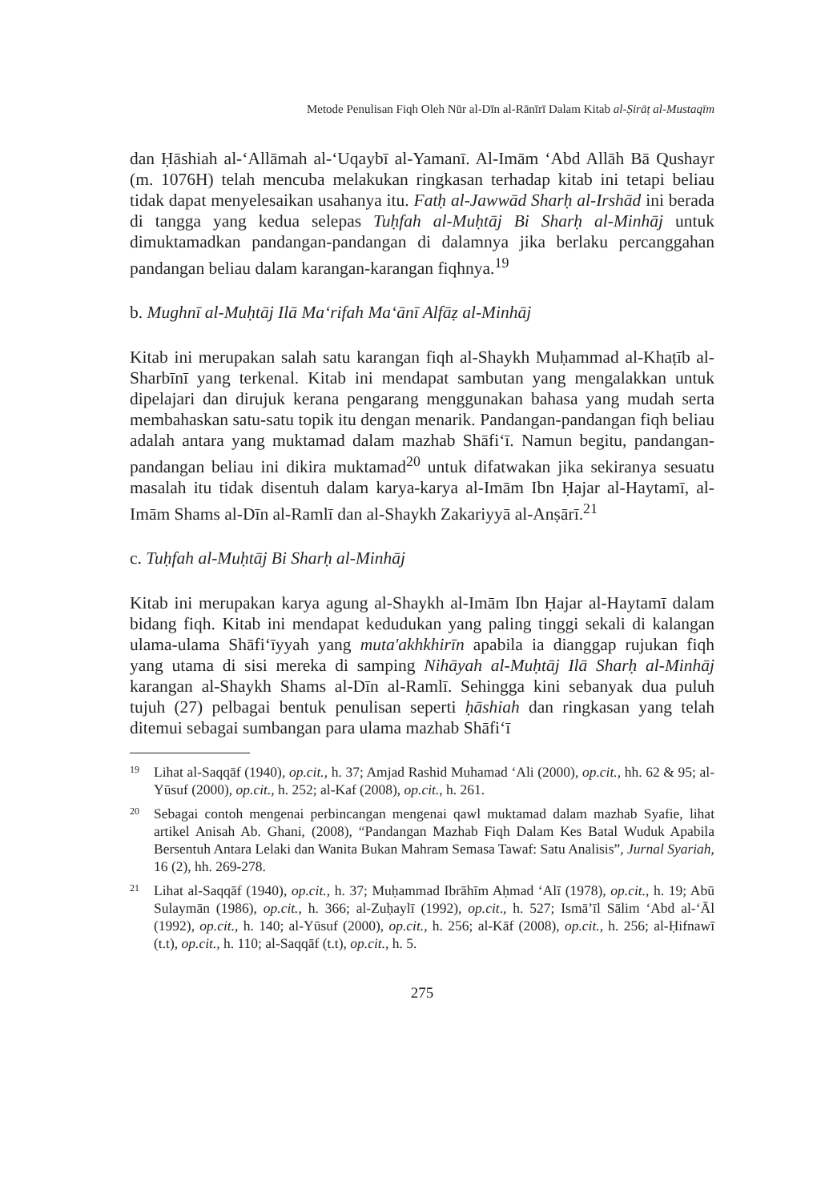Metode Penulisan Fiqh Oleh Nūr al-Dīn al-Rānīrī Dalam Kitab al-Ṣirāṭ al-Mustaqīm
dan Ḥāshiah al-‘Allāmah al-‘Uqaybī al-Yamanī. Al-Imām ‘Abd Allāh Bā Qushayr (m. 1076H) telah mencuba melakukan ringkasan terhadap kitab ini tetapi beliau tidak dapat menyelesaikan usahanya itu. Fatḥ al-Jawwād Sharḥ al-Irshād ini berada di tangga yang kedua selepas Tuḥfah al-Muḥtāj Bi Sharḥ al-Minhāj untuk dimuktamadkan pandangan-pandangan di dalamnya jika berlaku percanggahan pandangan beliau dalam karangan-karangan fiqhnya.<sup>19</sup>
b. Mughnī al-Muḥtāj Ilā Ma‘rifah Ma‘ānī Alfāẓ al-Minhāj
Kitab ini merupakan salah satu karangan fiqh al-Shaykh Muḥammad al-Khaṭīb al-Sharbīnī yang terkenal. Kitab ini mendapat sambutan yang mengalakkan untuk dipelajari dan dirujuk kerana pengarang menggunakan bahasa yang mudah serta membahaskan satu-satu topik itu dengan menarik. Pandangan-pandangan fiqh beliau adalah antara yang muktamad dalam mazhab Shāfi‘ī. Namun begitu, pandangan-pandangan beliau ini dikira muktamad<sup>20</sup> untuk difatwakan jika sekiranya sesuatu masalah itu tidak disentuh dalam karya-karya al-Imām Ibn Ḥajar al-Haytamī, al-Imām Shams al-Dīn al-Ramlī dan al-Shaykh Zakariyyā al-Anṣārī.<sup>21</sup>
c. Tuḥfah al-Muḥtāj Bi Sharḥ al-Minhāj
Kitab ini merupakan karya agung al-Shaykh al-Imām Ibn Ḥajar al-Haytamī dalam bidang fiqh. Kitab ini mendapat kedudukan yang paling tinggi sekali di kalangan ulama-ulama Shāfi‘īyyah yang muta'akhkhirīn apabila ia dianggap rujukan fiqh yang utama di sisi mereka di samping Nihāyah al-Muḥtāj Ilā Sharḥ al-Minhāj karangan al-Shaykh Shams al-Dīn al-Ramlī. Sehingga kini sebanyak dua puluh tujuh (27) pelbagai bentuk penulisan seperti ḥāshiah dan ringkasan yang telah ditemui sebagai sumbangan para ulama mazhab Shāfi‘ī
19 Lihat al-Saqqāf (1940), op.cit., h. 37; Amjad Rashid Muhamad ‘Ali (2000), op.cit., hh. 62 & 95; al-Yūsuf (2000), op.cit., h. 252; al-Kaf (2008), op.cit., h. 261.
20 Sebagai contoh mengenai perbincangan mengenai qawl muktamad dalam mazhab Syafie, lihat artikel Anisah Ab. Ghani, (2008), “Pandangan Mazhab Fiqh Dalam Kes Batal Wuduk Apabila Bersentuh Antara Lelaki dan Wanita Bukan Mahram Semasa Tawaf: Satu Analisis”, Jurnal Syariah, 16 (2), hh. 269-278.
21 Lihat al-Saqqāf (1940), op.cit., h. 37; Muḥammad Ibrāhīm Aḥmad ‘Alī (1978), op.cit., h. 19; Abū Sulaymān (1986), op.cit., h. 366; al-Zuḥaylī (1992), op.cit., h. 527; Ismā’īl Sālim ‘Abd al-‘Āl (1992), op.cit., h. 140; al-Yūsuf (2000), op.cit., h. 256; al-Kāf (2008), op.cit., h. 256; al-Ḥifnawī (t.t), op.cit., h. 110; al-Saqqāf (t.t), op.cit., h. 5.
275